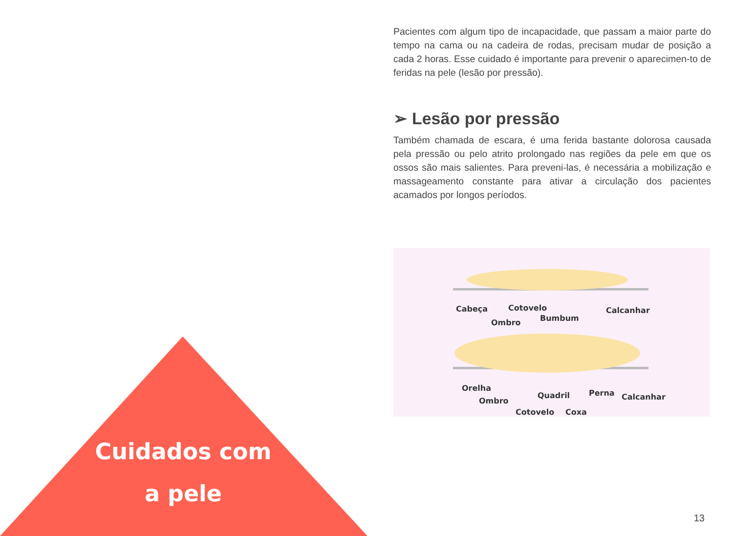Cuidados com
a pele
Pacientes com algum tipo de incapacidade, que passam a maior parte do tempo na cama ou na cadeira de rodas, precisam mudar de posição a cada 2 horas. Esse cuidado é importante para prevenir o aparecimen-to de feridas na pele (lesão por pressão).
➢ Lesão por pressão
Também chamada de escara, é uma ferida bastante dolorosa causada pela pressão ou pelo atrito prolongado nas regiões da pele em que os ossos são mais salientes. Para preveni-las, é necessária a mobilização e massageamento constante para ativar a circulação dos pacientes acamados por longos períodos.
Cabeça
Cotovelo
Calcanhar
Ombro
Bumbum
Orelha
Ombro
Quadril
Perna
Calcanhar
Cotovelo
Coxa
13